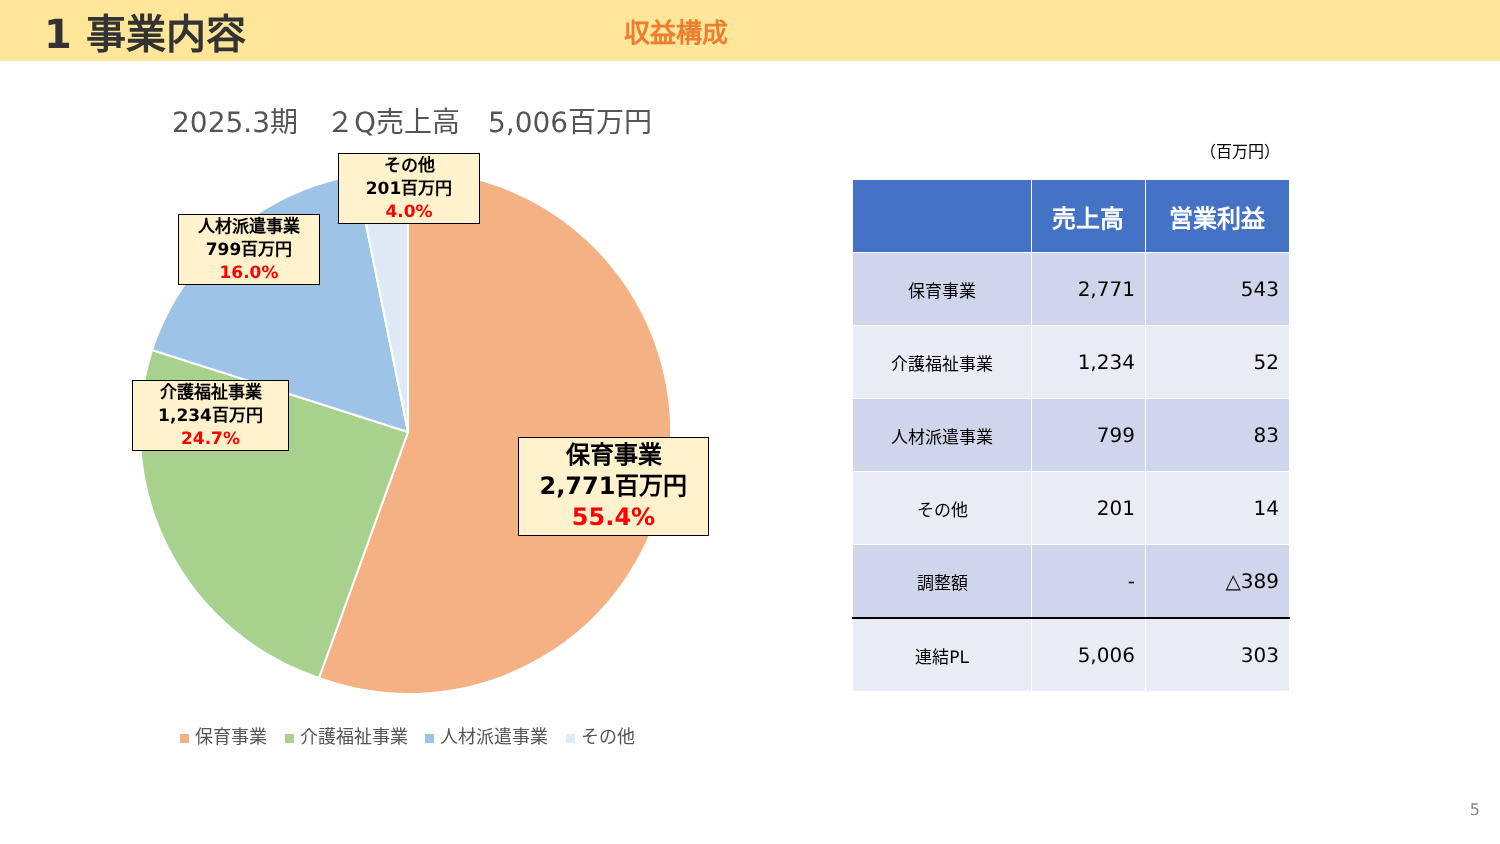1 事業内容
収益構成
2025.3期　２Q売上高　5,006百万円
その他
201百万円
4.0%
人材派遣事業
799百万円
16.0%
介護福祉事業
1,234百万円
24.7%
保育事業
2,771百万円
55.4%
保育事業 介護福祉事業 人材派遣事業 その他
（百万円）
| | 売上高 | 営業利益 |
| --- | --- | --- |
| 保育事業 | 2,771 | 543 |
| 介護福祉事業 | 1,234 | 52 |
| 人材派遣事業 | 799 | 83 |
| その他 | 201 | 14 |
| 調整額 | - | △389 |
| 連結PL | 5,006 | 303 |
5